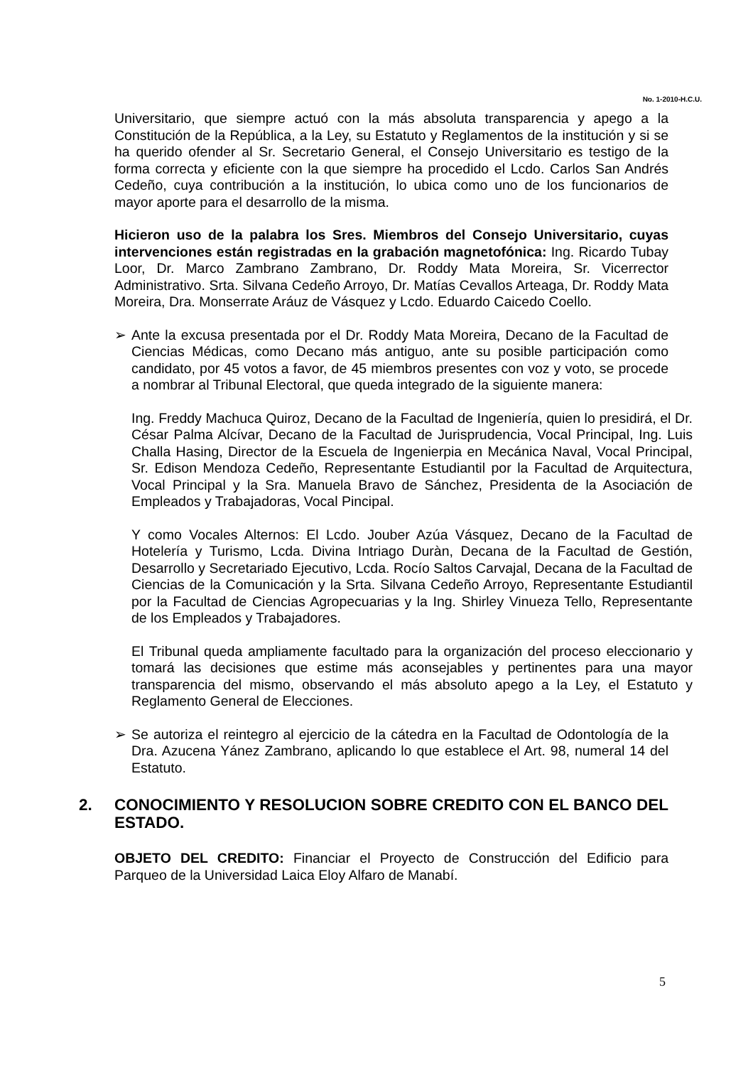No. 1-2010-H.C.U.
Universitario, que siempre actuó con la más absoluta transparencia y apego a la Constitución de la República, a la Ley, su Estatuto y Reglamentos de la institución y si se ha querido ofender al Sr. Secretario General, el Consejo Universitario es testigo de la forma correcta y eficiente con la que siempre ha procedido el Lcdo. Carlos San Andrés Cedeño, cuya contribución a la institución, lo ubica como uno de los funcionarios de mayor aporte para el desarrollo de la misma.
Hicieron uso de la palabra los Sres. Miembros del Consejo Universitario, cuyas intervenciones están registradas en la grabación magnetofónica: Ing. Ricardo Tubay Loor, Dr. Marco Zambrano Zambrano, Dr. Roddy Mata Moreira, Sr. Vicerrector Administrativo. Srta. Silvana Cedeño Arroyo, Dr. Matías Cevallos Arteaga, Dr. Roddy Mata Moreira, Dra. Monserrate Aráuz de Vásquez y Lcdo. Eduardo Caicedo Coello.
➢ Ante la excusa presentada por el Dr. Roddy Mata Moreira, Decano de la Facultad de Ciencias Médicas, como Decano más antiguo, ante su posible participación como candidato, por 45 votos a favor, de 45 miembros presentes con voz y voto, se procede a nombrar al Tribunal Electoral, que queda integrado de la siguiente manera:
Ing. Freddy Machuca Quiroz, Decano de la Facultad de Ingeniería, quien lo presidirá, el Dr. César Palma Alcívar, Decano de la Facultad de Jurisprudencia, Vocal Principal, Ing. Luis Challa Hasing, Director de la Escuela de Ingenierpia en Mecánica Naval, Vocal Principal, Sr. Edison Mendoza Cedeño, Representante Estudiantil por la Facultad de Arquitectura, Vocal Principal y la Sra. Manuela Bravo de Sánchez, Presidenta de la Asociación de Empleados y Trabajadoras, Vocal Pincipal.
Y como Vocales Alternos: El Lcdo. Jouber Azúa Vásquez, Decano de la Facultad de Hotelería y Turismo, Lcda. Divina Intriago Duràn, Decana de la Facultad de Gestión, Desarrollo y Secretariado Ejecutivo, Lcda. Rocío Saltos Carvajal, Decana de la Facultad de Ciencias de la Comunicación y la Srta. Silvana Cedeño Arroyo, Representante Estudiantil por la Facultad de Ciencias Agropecuarias y la Ing. Shirley Vinueza Tello, Representante de los Empleados y Trabajadores.
El Tribunal queda ampliamente facultado para la organización del proceso eleccionario y tomará las decisiones que estime más aconsejables y pertinentes para una mayor transparencia del mismo, observando el más absoluto apego a la Ley, el Estatuto y Reglamento General de Elecciones.
➢ Se autoriza el reintegro al ejercicio de la cátedra en la Facultad de Odontología de la Dra. Azucena Yánez Zambrano, aplicando lo que establece el Art. 98, numeral 14 del Estatuto.
2. CONOCIMIENTO Y RESOLUCION SOBRE CREDITO CON EL BANCO DEL ESTADO.
OBJETO DEL CREDITO: Financiar el Proyecto de Construcción del Edificio para Parqueo de la Universidad Laica Eloy Alfaro de Manabí.
5